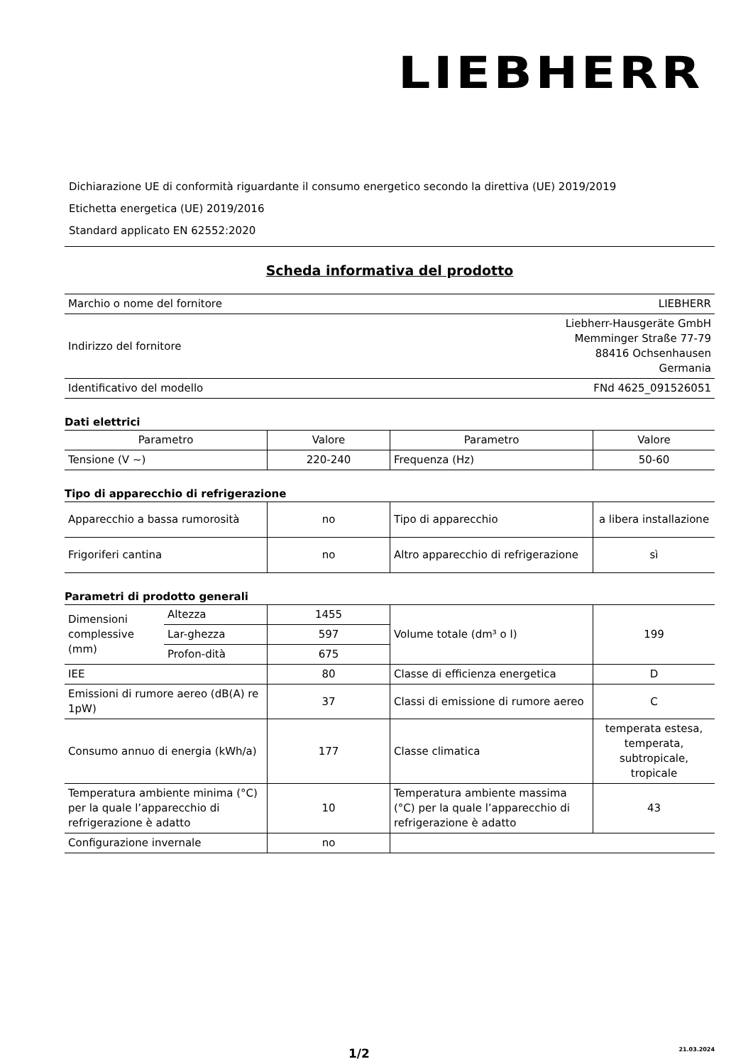LIEBHERR
Dichiarazione UE di conformità riguardante il consumo energetico secondo la direttiva (UE) 2019/2019
Etichetta energetica (UE) 2019/2016
Standard applicato EN 62552:2020
Scheda informativa del prodotto
| Marchio o nome del fornitore | LIEBHERR |
| Indirizzo del fornitore | Liebherr-Hausgeräte GmbH Memminger Straße 77-79 88416 Ochsenhausen Germania |
| Identificativo del modello | FNd 4625_091526051 |
Dati elettrici
| Parametro | Valore | Parametro | Valore |
| --- | --- | --- | --- |
| Tensione (V ~) | 220-240 | Frequenza (Hz) | 50-60 |
Tipo di apparecchio di refrigerazione
| Apparecchio a bassa rumorosità | no | Tipo di apparecchio | a libera installazione |
| Frigoriferi cantina | no | Altro apparecchio di refrigerazione | sì |
Parametri di prodotto generali
| Dimensioni complessive (mm) | Altezza | 1455 | Volume totale (dm³ o l) | 199 |
| | Lar-ghezza | 597 | | |
| | Profon-dità | 675 | | |
| IEE | | 80 | Classe di efficienza energetica | D |
| Emissioni di rumore aereo (dB(A) re 1pW) | | 37 | Classi di emissione di rumore aereo | C |
| Consumo annuo di energia (kWh/a) | | 177 | Classe climatica | temperata estesa, temperata, subtropicale, tropicale |
| Temperatura ambiente minima (°C) per la quale l’apparecchio di refrigerazione è adatto | | 10 | Temperatura ambiente massima (°C) per la quale l’apparecchio di refrigerazione è adatto | 43 |
| Configurazione invernale | | no | | |
1/2 21.03.2024